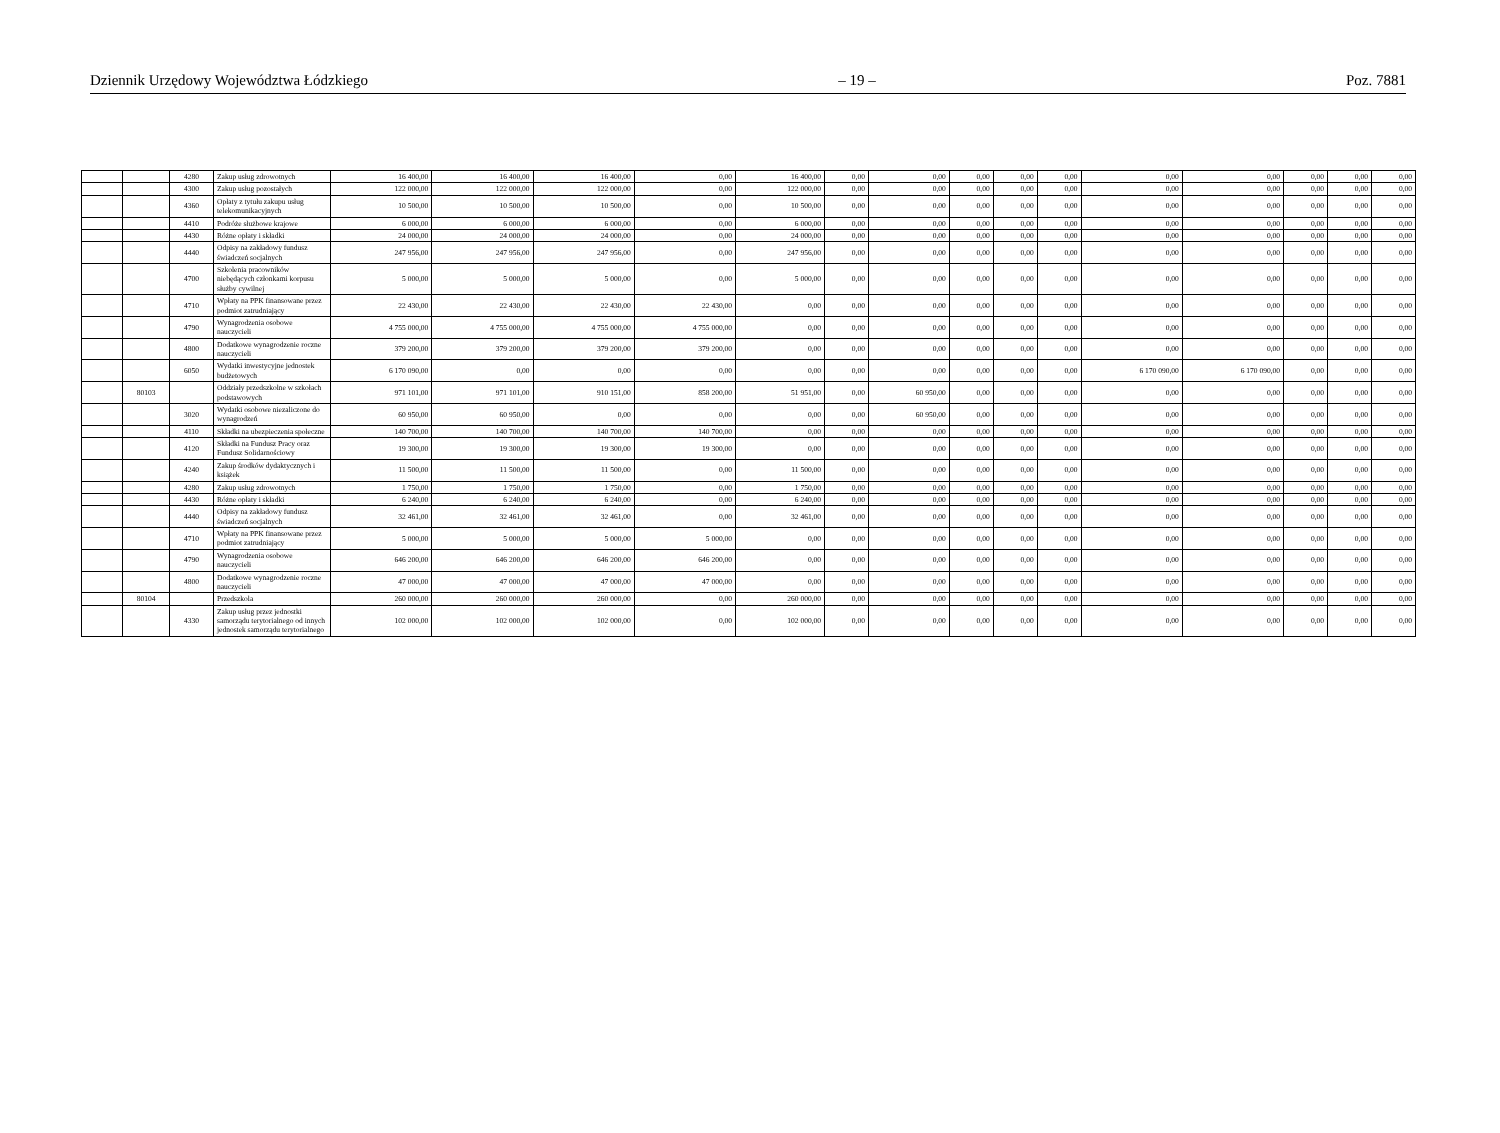Dziennik Urzędowy Województwa Łódzkiego – 19 – Poz. 7881
| | | 4280 | Zakup usług zdrowotnych | 16 400,00 | 16 400,00 | 16 400,00 | 0,00 | 16 400,00 | 0,00 | 0,00 | 0,00 | 0,00 | 0,00 | 0,00 | 0,00 | 0,00 | 0,00 | 0,00 |
| | | 4300 | Zakup usług pozostałych | 122 000,00 | 122 000,00 | 122 000,00 | 0,00 | 122 000,00 | 0,00 | 0,00 | 0,00 | 0,00 | 0,00 | 0,00 | 0,00 | 0,00 | 0,00 | 0,00 |
| | | 4360 | Opłaty z tytułu zakupu usług telekomunikacyjnych | 10 500,00 | 10 500,00 | 10 500,00 | 0,00 | 10 500,00 | 0,00 | 0,00 | 0,00 | 0,00 | 0,00 | 0,00 | 0,00 | 0,00 | 0,00 | 0,00 |
| | | 4410 | Podróże służbowe krajowe | 6 000,00 | 6 000,00 | 6 000,00 | 0,00 | 6 000,00 | 0,00 | 0,00 | 0,00 | 0,00 | 0,00 | 0,00 | 0,00 | 0,00 | 0,00 | 0,00 |
| | | 4430 | Różne opłaty i składki | 24 000,00 | 24 000,00 | 24 000,00 | 0,00 | 24 000,00 | 0,00 | 0,00 | 0,00 | 0,00 | 0,00 | 0,00 | 0,00 | 0,00 | 0,00 | 0,00 |
| | | 4440 | Odpisy na zakładowy fundusz świadczeń socjalnych | 247 956,00 | 247 956,00 | 247 956,00 | 0,00 | 247 956,00 | 0,00 | 0,00 | 0,00 | 0,00 | 0,00 | 0,00 | 0,00 | 0,00 | 0,00 | 0,00 |
| | | 4700 | Szkolenia pracowników niebędących członkami korpusu służby cywilnej | 5 000,00 | 5 000,00 | 5 000,00 | 0,00 | 5 000,00 | 0,00 | 0,00 | 0,00 | 0,00 | 0,00 | 0,00 | 0,00 | 0,00 | 0,00 | 0,00 |
| | | 4710 | Wpłaty na PPK finansowane przez podmiot zatrudniający | 22 430,00 | 22 430,00 | 22 430,00 | 22 430,00 | 0,00 | 0,00 | 0,00 | 0,00 | 0,00 | 0,00 | 0,00 | 0,00 | 0,00 | 0,00 | 0,00 |
| | | 4790 | Wynagrodzenia osobowe nauczycieli | 4 755 000,00 | 4 755 000,00 | 4 755 000,00 | 4 755 000,00 | 0,00 | 0,00 | 0,00 | 0,00 | 0,00 | 0,00 | 0,00 | 0,00 | 0,00 | 0,00 | 0,00 |
| | | 4800 | Dodatkowe wynagrodzenie roczne nauczycieli | 379 200,00 | 379 200,00 | 379 200,00 | 379 200,00 | 0,00 | 0,00 | 0,00 | 0,00 | 0,00 | 0,00 | 0,00 | 0,00 | 0,00 | 0,00 | 0,00 |
| | | 6050 | Wydatki inwestycyjne jednostek budżetowych | 6 170 090,00 | 0,00 | 0,00 | 0,00 | 0,00 | 0,00 | 0,00 | 0,00 | 0,00 | 0,00 | 6 170 090,00 | 6 170 090,00 | 0,00 | 0,00 | 0,00 |
| | 80103 | | Oddziały przedszkolne w szkołach podstawowych | 971 101,00 | 971 101,00 | 910 151,00 | 858 200,00 | 51 951,00 | 0,00 | 60 950,00 | 0,00 | 0,00 | 0,00 | 0,00 | 0,00 | 0,00 | 0,00 | 0,00 |
| | | 3020 | Wydatki osobowe niezaliczone do wynagrodzeń | 60 950,00 | 60 950,00 | 0,00 | 0,00 | 0,00 | 0,00 | 60 950,00 | 0,00 | 0,00 | 0,00 | 0,00 | 0,00 | 0,00 | 0,00 | 0,00 |
| | | 4110 | Składki na ubezpieczenia społeczne | 140 700,00 | 140 700,00 | 140 700,00 | 140 700,00 | 0,00 | 0,00 | 0,00 | 0,00 | 0,00 | 0,00 | 0,00 | 0,00 | 0,00 | 0,00 | 0,00 |
| | | 4120 | Składki na Fundusz Pracy oraz Fundusz Solidarnościowy | 19 300,00 | 19 300,00 | 19 300,00 | 19 300,00 | 0,00 | 0,00 | 0,00 | 0,00 | 0,00 | 0,00 | 0,00 | 0,00 | 0,00 | 0,00 | 0,00 |
| | | 4240 | Zakup środków dydaktycznych i książek | 11 500,00 | 11 500,00 | 11 500,00 | 0,00 | 11 500,00 | 0,00 | 0,00 | 0,00 | 0,00 | 0,00 | 0,00 | 0,00 | 0,00 | 0,00 | 0,00 |
| | | 4280 | Zakup usług zdrowotnych | 1 750,00 | 1 750,00 | 1 750,00 | 0,00 | 1 750,00 | 0,00 | 0,00 | 0,00 | 0,00 | 0,00 | 0,00 | 0,00 | 0,00 | 0,00 | 0,00 |
| | | 4430 | Różne opłaty i składki | 6 240,00 | 6 240,00 | 6 240,00 | 0,00 | 6 240,00 | 0,00 | 0,00 | 0,00 | 0,00 | 0,00 | 0,00 | 0,00 | 0,00 | 0,00 | 0,00 |
| | | 4440 | Odpisy na zakładowy fundusz świadczeń socjalnych | 32 461,00 | 32 461,00 | 32 461,00 | 0,00 | 32 461,00 | 0,00 | 0,00 | 0,00 | 0,00 | 0,00 | 0,00 | 0,00 | 0,00 | 0,00 | 0,00 |
| | | 4710 | Wpłaty na PPK finansowane przez podmiot zatrudniający | 5 000,00 | 5 000,00 | 5 000,00 | 5 000,00 | 0,00 | 0,00 | 0,00 | 0,00 | 0,00 | 0,00 | 0,00 | 0,00 | 0,00 | 0,00 | 0,00 |
| | | 4790 | Wynagrodzenia osobowe nauczycieli | 646 200,00 | 646 200,00 | 646 200,00 | 646 200,00 | 0,00 | 0,00 | 0,00 | 0,00 | 0,00 | 0,00 | 0,00 | 0,00 | 0,00 | 0,00 | 0,00 |
| | | 4800 | Dodatkowe wynagrodzenie roczne nauczycieli | 47 000,00 | 47 000,00 | 47 000,00 | 47 000,00 | 0,00 | 0,00 | 0,00 | 0,00 | 0,00 | 0,00 | 0,00 | 0,00 | 0,00 | 0,00 | 0,00 |
| | 80104 | | Przedszkola | 260 000,00 | 260 000,00 | 260 000,00 | 0,00 | 260 000,00 | 0,00 | 0,00 | 0,00 | 0,00 | 0,00 | 0,00 | 0,00 | 0,00 | 0,00 | 0,00 |
| | | 4330 | Zakup usług przez jednostki samorządu terytorialnego od innych jednostek samorządu terytorialnego | 102 000,00 | 102 000,00 | 102 000,00 | 0,00 | 102 000,00 | 0,00 | 0,00 | 0,00 | 0,00 | 0,00 | 0,00 | 0,00 | 0,00 | 0,00 | 0,00 |